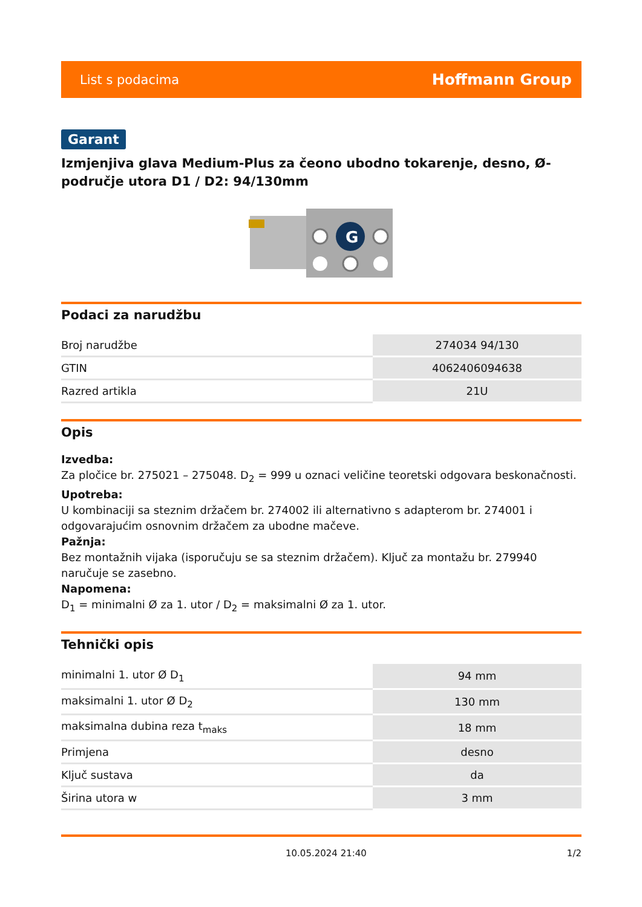List s podacima Hoffmann Group
Garant
Izmjenjiva glava Medium-Plus za čeono ubodno tokarenje, desno, Ø-područje utora D1 / D2: 94/130mm
G
Podaci za narudžbu
| Broj narudžbe | 274034 94/130 |
| GTIN | 4062406094638 |
| Razred artikla | 21U |
Opis
Izvedba:
Za pločice br. 275021 – 275048. D<sub>2</sub> = 999 u oznaci veličine teoretski odgovara beskonačnosti.
Upotreba:
U kombinaciji sa steznim držačem br. 274002 ili alternativno s adapterom br. 274001 i odgovarajućim osnovnim držačem za ubodne mačeve.
Pažnja:
Bez montažnih vijaka (isporučuju se sa steznim držačem). Ključ za montažu br. 279940 naručuje se zasebno.
Napomena:
D<sub>1</sub> = minimalni Ø za 1. utor / D<sub>2</sub> = maksimalni Ø za 1. utor.
Tehnički opis
| minimalni 1. utor Ø D<sub>1</sub> | 94 mm |
| maksimalni 1. utor Ø D<sub>2</sub> | 130 mm |
| maksimalna dubina reza t<sub>maks</sub> | 18 mm |
| Primjena | desno |
| Ključ sustava | da |
| Širina utora w | 3 mm |
10.05.2024 21:40 1/2